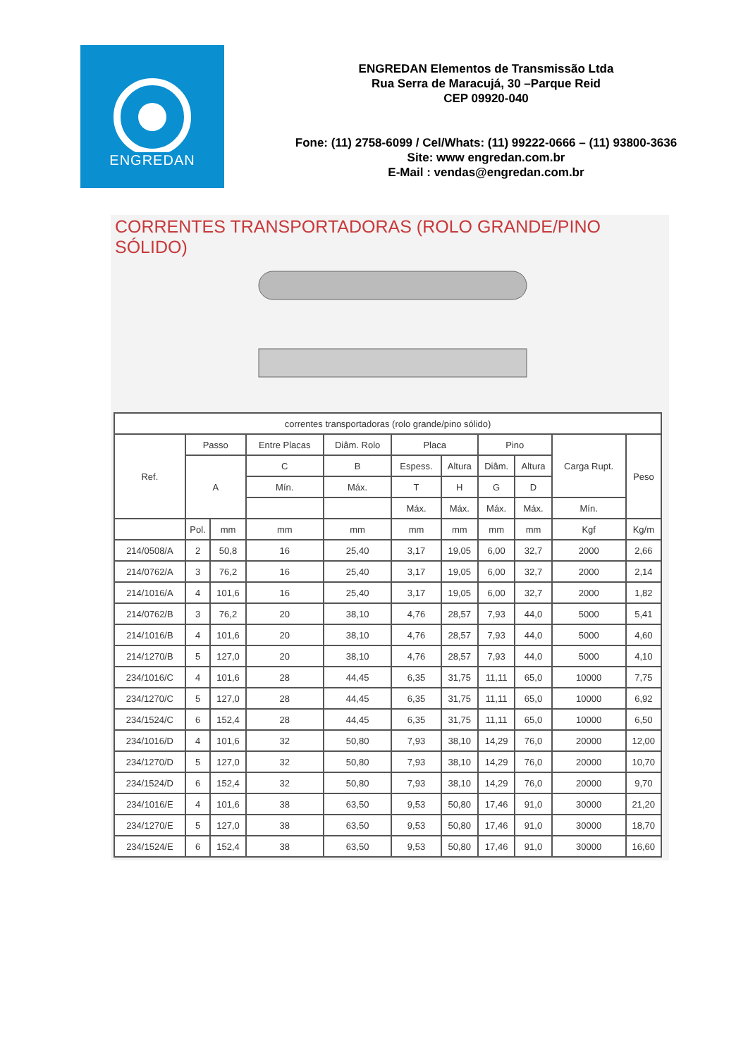ENGREDAN
ENGREDAN Elementos de Transmissão Ltda
Rua Serra de Maracujá, 30 –Parque Reid
CEP 09920-040
Fone: (11) 2758-6099 / Cel/Whats: (11) 99222-0666 – (11) 93800-3636
Site: www engredan.com.br
E-Mail : vendas@engredan.com.br
CORRENTES TRANSPORTADORAS (ROLO GRANDE/PINO SÓLIDO)
| correntes transportadoras (rolo grande/pino sólido) | | | | | | | | | | |
| --- | --- | --- | --- | --- | --- | --- | --- | --- | --- | --- |
| Ref. | Passo | | Entre Placas | Diâm. Rolo | Placa | | Pino | | Carga Rupt. | Peso |
| | A | | C | B | Espess. | Altura | Diâm. | Altura | | |
| | | | Mín. | Máx. | T | H | G | D | | |
| | | | | | Máx. | Máx. | Máx. | Máx. | Mín. | |
| | Pol. | mm | mm | mm | mm | mm | mm | mm | Kgf | Kg/m |
| 214/0508/A | 2 | 50,8 | 16 | 25,40 | 3,17 | 19,05 | 6,00 | 32,7 | 2000 | 2,66 |
| 214/0762/A | 3 | 76,2 | 16 | 25,40 | 3,17 | 19,05 | 6,00 | 32,7 | 2000 | 2,14 |
| 214/1016/A | 4 | 101,6 | 16 | 25,40 | 3,17 | 19,05 | 6,00 | 32,7 | 2000 | 1,82 |
| 214/0762/B | 3 | 76,2 | 20 | 38,10 | 4,76 | 28,57 | 7,93 | 44,0 | 5000 | 5,41 |
| 214/1016/B | 4 | 101,6 | 20 | 38,10 | 4,76 | 28,57 | 7,93 | 44,0 | 5000 | 4,60 |
| 214/1270/B | 5 | 127,0 | 20 | 38,10 | 4,76 | 28,57 | 7,93 | 44,0 | 5000 | 4,10 |
| 234/1016/C | 4 | 101,6 | 28 | 44,45 | 6,35 | 31,75 | 11,11 | 65,0 | 10000 | 7,75 |
| 234/1270/C | 5 | 127,0 | 28 | 44,45 | 6,35 | 31,75 | 11,11 | 65,0 | 10000 | 6,92 |
| 234/1524/C | 6 | 152,4 | 28 | 44,45 | 6,35 | 31,75 | 11,11 | 65,0 | 10000 | 6,50 |
| 234/1016/D | 4 | 101,6 | 32 | 50,80 | 7,93 | 38,10 | 14,29 | 76,0 | 20000 | 12,00 |
| 234/1270/D | 5 | 127,0 | 32 | 50,80 | 7,93 | 38,10 | 14,29 | 76,0 | 20000 | 10,70 |
| 234/1524/D | 6 | 152,4 | 32 | 50,80 | 7,93 | 38,10 | 14,29 | 76,0 | 20000 | 9,70 |
| 234/1016/E | 4 | 101,6 | 38 | 63,50 | 9,53 | 50,80 | 17,46 | 91,0 | 30000 | 21,20 |
| 234/1270/E | 5 | 127,0 | 38 | 63,50 | 9,53 | 50,80 | 17,46 | 91,0 | 30000 | 18,70 |
| 234/1524/E | 6 | 152,4 | 38 | 63,50 | 9,53 | 50,80 | 17,46 | 91,0 | 30000 | 16,60 |